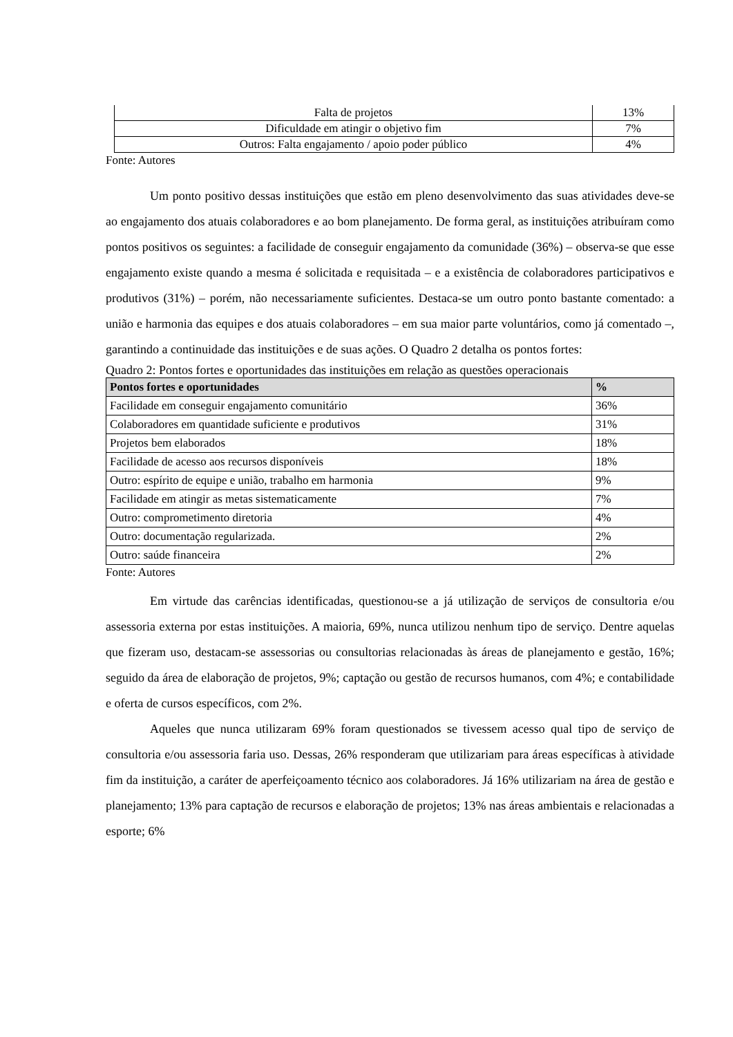| Falta de projetos | 13% |
| Dificuldade em atingir o objetivo fim | 7% |
| Outros: Falta engajamento / apoio poder público | 4% |
Fonte: Autores
Um ponto positivo dessas instituições que estão em pleno desenvolvimento das suas atividades deve-se ao engajamento dos atuais colaboradores e ao bom planejamento. De forma geral, as instituições atribuíram como pontos positivos os seguintes: a facilidade de conseguir engajamento da comunidade (36%) – observa-se que esse engajamento existe quando a mesma é solicitada e requisitada – e a existência de colaboradores participativos e produtivos (31%) – porém, não necessariamente suficientes. Destaca-se um outro ponto bastante comentado: a união e harmonia das equipes e dos atuais colaboradores – em sua maior parte voluntários, como já comentado –, garantindo a continuidade das instituições e de suas ações. O Quadro 2 detalha os pontos fortes:
Quadro 2: Pontos fortes e oportunidades das instituições em relação as questões operacionais
| Pontos fortes e oportunidades | % |
| --- | --- |
| Facilidade em conseguir engajamento comunitário | 36% |
| Colaboradores em quantidade suficiente e produtivos | 31% |
| Projetos bem elaborados | 18% |
| Facilidade de acesso aos recursos disponíveis | 18% |
| Outro: espírito de equipe e união, trabalho em harmonia | 9% |
| Facilidade em atingir as metas sistematicamente | 7% |
| Outro: comprometimento diretoria | 4% |
| Outro: documentação regularizada. | 2% |
| Outro: saúde financeira | 2% |
Fonte: Autores
Em virtude das carências identificadas, questionou-se a já utilização de serviços de consultoria e/ou assessoria externa por estas instituições. A maioria, 69%, nunca utilizou nenhum tipo de serviço. Dentre aquelas que fizeram uso, destacam-se assessorias ou consultorias relacionadas às áreas de planejamento e gestão, 16%; seguido da área de elaboração de projetos, 9%; captação ou gestão de recursos humanos, com 4%; e contabilidade e oferta de cursos específicos, com 2%.
Aqueles que nunca utilizaram 69% foram questionados se tivessem acesso qual tipo de serviço de consultoria e/ou assessoria faria uso. Dessas, 26% responderam que utilizariam para áreas específicas à atividade fim da instituição, a caráter de aperfeiçoamento técnico aos colaboradores. Já 16% utilizariam na área de gestão e planejamento; 13% para captação de recursos e elaboração de projetos; 13% nas áreas ambientais e relacionadas a esporte; 6%